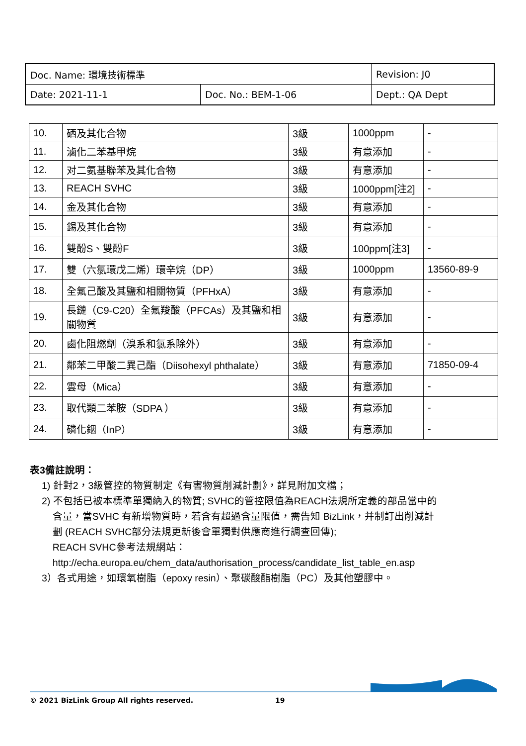| Doc. Name: 環境技術標準 | | Revision: J0 |
| Date: 2021-11-1 | Doc. No.: BEM-1-06 | Dept.: QA Dept |
| 10. | 硒及其化合物 | 3級 | 1000ppm | - |
| 11. | 滷化二苯基甲烷 | 3級 | 有意添加 | - |
| 12. | 对二氨基聯苯及其化合物 | 3級 | 有意添加 | - |
| 13. | REACH SVHC | 3級 | 1000ppm[注2] | - |
| 14. | 金及其化合物 | 3級 | 有意添加 | - |
| 15. | 錫及其化合物 | 3級 | 有意添加 | - |
| 16. | 雙酚S、雙酚F | 3級 | 100ppm[注3] | - |
| 17. | 雙（六氯環戊二烯）環辛烷（DP） | 3級 | 1000ppm | 13560-89-9 |
| 18. | 全氟己酸及其鹽和相關物質（PFHxA） | 3級 | 有意添加 | - |
| 19. | 長鏈（C9-C20）全氟羧酸（PFCAs）及其鹽和相關物質 | 3級 | 有意添加 | - |
| 20. | 鹵化阻燃劑（溴系和氯系除外） | 3級 | 有意添加 | - |
| 21. | 鄰苯二甲酸二異己酯（Diisohexyl phthalate） | 3級 | 有意添加 | 71850-09-4 |
| 22. | 雲母（Mica） | 3級 | 有意添加 | - |
| 23. | 取代類二苯胺（SDPA ） | 3級 | 有意添加 | - |
| 24. | 磷化銦（InP） | 3級 | 有意添加 | - |
表3備註說明：
1) 針對2，3級管控的物質制定《有害物質削減計劃》，詳見附加文檔；
2) 不包括已被本標準單獨納入的物質; SVHC的管控限值為REACH法規所定義的部品當中的
含量，當SVHC 有新增物質時，若含有超過含量限值，需告知 BizLink，并制訂出削減計
劃 (REACH SVHC部分法規更新後會單獨對供應商進行調查回傳);
REACH SVHC參考法規網站：
http://echa.europa.eu/chem_data/authorisation_process/candidate_list_table_en.asp
3）各式用途，如環氧樹脂（epoxy resin）、聚碳酸酯樹脂（PC）及其他塑膠中。
© 2021 BizLink Group All rights reserved. 19